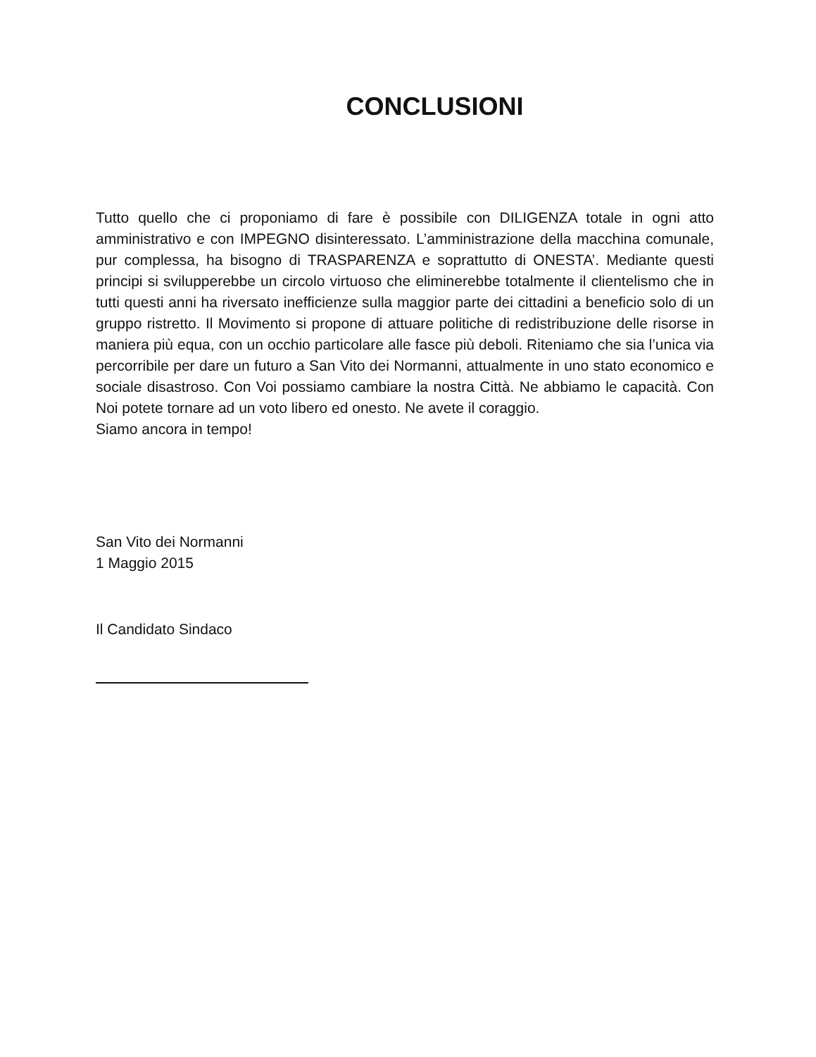CONCLUSIONI
Tutto quello che ci proponiamo di fare è possibile con DILIGENZA totale in ogni atto amministrativo e con IMPEGNO disinteressato. L’amministrazione della macchina comunale, pur complessa, ha bisogno di TRASPARENZA e soprattutto di ONESTA’. Mediante questi principi si svilupperebbe un circolo virtuoso che eliminerebbe totalmente il clientelismo che in tutti questi anni ha riversato inefficienze sulla maggior parte dei cittadini a beneficio solo di un gruppo ristretto. Il Movimento si propone di attuare politiche di redistribuzione delle risorse in maniera più equa, con un occhio particolare alle fasce più deboli. Riteniamo che sia l’unica via percorribile per dare un futuro a San Vito dei Normanni, attualmente in uno stato economico e sociale disastroso. Con Voi possiamo cambiare la nostra Città. Ne abbiamo le capacità. Con Noi potete tornare ad un voto libero ed onesto. Ne avete il coraggio.
Siamo ancora in tempo!
San Vito dei Normanni
1 Maggio 2015
Il Candidato Sindaco